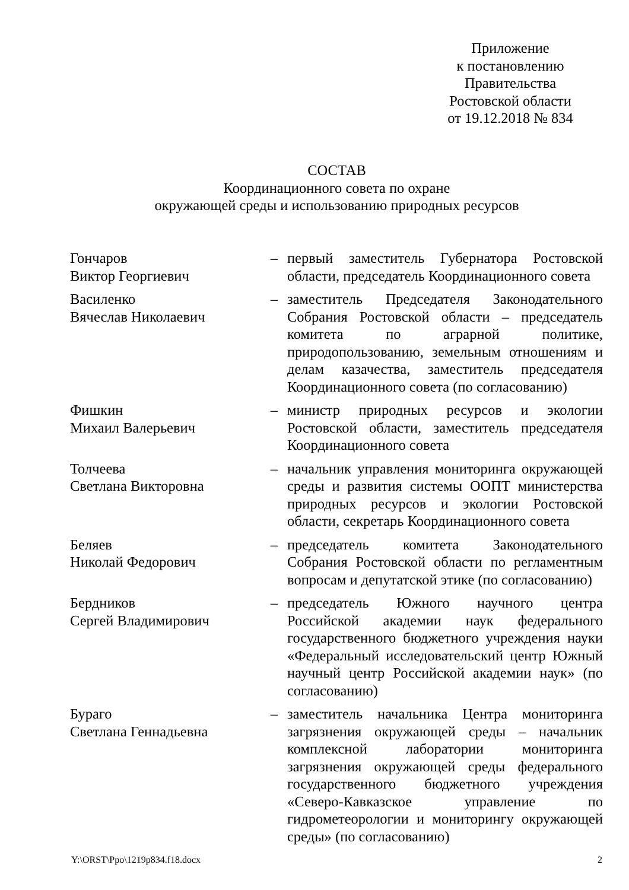Приложение
к постановлению
Правительства
Ростовской области
от 19.12.2018 № 834
СОСТАВ
Координационного совета по охране
окружающей среды и использованию природных ресурсов
| Гончаров Виктор Георгиевич | – | первый заместитель Губернатора Ростовской области, председатель Координационного совета |
| Василенко Вячеслав Николаевич | – | заместитель Председателя Законодательного Собрания Ростовской области – председатель комитета по аграрной политике, природопользованию, земельным отношениям и делам казачества, заместитель председателя Координационного совета (по согласованию) |
| Фишкин Михаил Валерьевич | – | министр природных ресурсов и экологии Ростовской области, заместитель председателя Координационного совета |
| Толчеева Светлана Викторовна | – | начальник управления мониторинга окружающей среды и развития системы ООПТ министерства природных ресурсов и экологии Ростовской области, секретарь Координационного совета |
| Беляев Николай Федорович | – | председатель комитета Законодательного Собрания Ростовской области по регламентным вопросам и депутатской этике (по согласованию) |
| Бердников Сергей Владимирович | – | председатель Южного научного центра Российской академии наук федерального государственного бюджетного учреждения науки «Федеральный исследовательский центр Южный научный центр Российской академии наук» (по согласованию) |
| Бураго Светлана Геннадьевна | – | заместитель начальника Центра мониторинга загрязнения окружающей среды – начальник комплексной лаборатории мониторинга загрязнения окружающей среды федерального государственного бюджетного учреждения «Северо-Кавказское управление по гидрометеорологии и мониторингу окружающей среды» (по согласованию) |
Y:\ORST\Ppo\1219p834.f18.docx 2